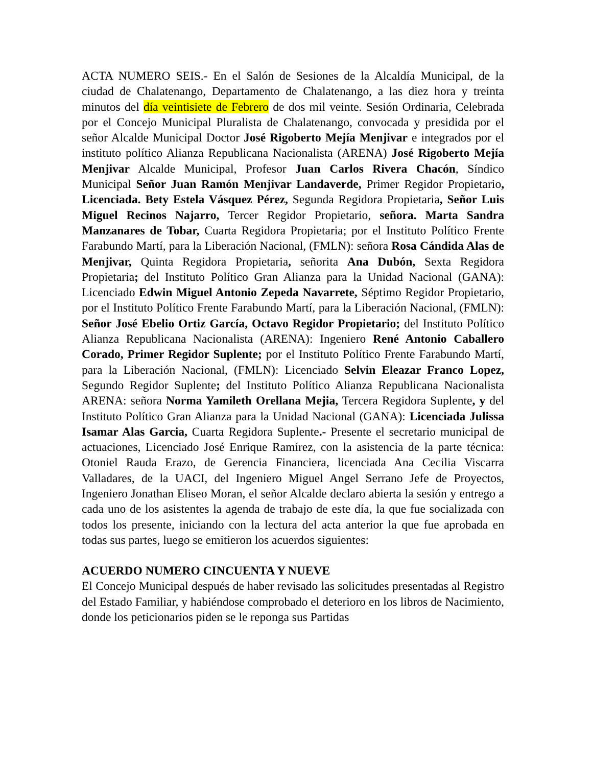ACTA NUMERO SEIS.- En el Salón de Sesiones de la Alcaldía Municipal, de la ciudad de Chalatenango, Departamento de Chalatenango, a las diez hora y treinta minutos del día veintisiete de Febrero de dos mil veinte. Sesión Ordinaria, Celebrada por el Concejo Municipal Pluralista de Chalatenango, convocada y presidida por el señor Alcalde Municipal Doctor José Rigoberto Mejía Menjivar e integrados por el instituto político Alianza Republicana Nacionalista (ARENA) José Rigoberto Mejía Menjivar Alcalde Municipal, Profesor Juan Carlos Rivera Chacón, Síndico Municipal Señor Juan Ramón Menjivar Landaverde, Primer Regidor Propietario, Licenciada. Bety Estela Vásquez Pérez, Segunda Regidora Propietaria, Señor Luis Miguel Recinos Najarro, Tercer Regidor Propietario, señora. Marta Sandra Manzanares de Tobar, Cuarta Regidora Propietaria; por el Instituto Político Frente Farabundo Martí, para la Liberación Nacional, (FMLN): señora Rosa Cándida Alas de Menjivar, Quinta Regidora Propietaria, señorita Ana Dubón, Sexta Regidora Propietaria; del Instituto Político Gran Alianza para la Unidad Nacional (GANA): Licenciado Edwin Miguel Antonio Zepeda Navarrete, Séptimo Regidor Propietario, por el Instituto Político Frente Farabundo Martí, para la Liberación Nacional, (FMLN): Señor José Ebelio Ortiz García, Octavo Regidor Propietario; del Instituto Político Alianza Republicana Nacionalista (ARENA): Ingeniero René Antonio Caballero Corado, Primer Regidor Suplente; por el Instituto Político Frente Farabundo Martí, para la Liberación Nacional, (FMLN): Licenciado Selvin Eleazar Franco Lopez, Segundo Regidor Suplente; del Instituto Político Alianza Republicana Nacionalista ARENA: señora Norma Yamileth Orellana Mejia, Tercera Regidora Suplente, y del Instituto Político Gran Alianza para la Unidad Nacional (GANA): Licenciada Julissa Isamar Alas Garcia, Cuarta Regidora Suplente.- Presente el secretario municipal de actuaciones, Licenciado José Enrique Ramírez, con la asistencia de la parte técnica: Otoniel Rauda Erazo, de Gerencia Financiera, licenciada Ana Cecilia Viscarra Valladares, de la UACI, del Ingeniero Miguel Angel Serrano Jefe de Proyectos, Ingeniero Jonathan Eliseo Moran, el señor Alcalde declaro abierta la sesión y entrego a cada uno de los asistentes la agenda de trabajo de este día, la que fue socializada con todos los presente, iniciando con la lectura del acta anterior la que fue aprobada en todas sus partes, luego se emitieron los acuerdos siguientes:
ACUERDO NUMERO CINCUENTA Y NUEVE
El Concejo Municipal después de haber revisado las solicitudes presentadas al Registro del Estado Familiar, y habiéndose comprobado el deterioro en los libros de Nacimiento, donde los peticionarios piden se le reponga sus Partidas